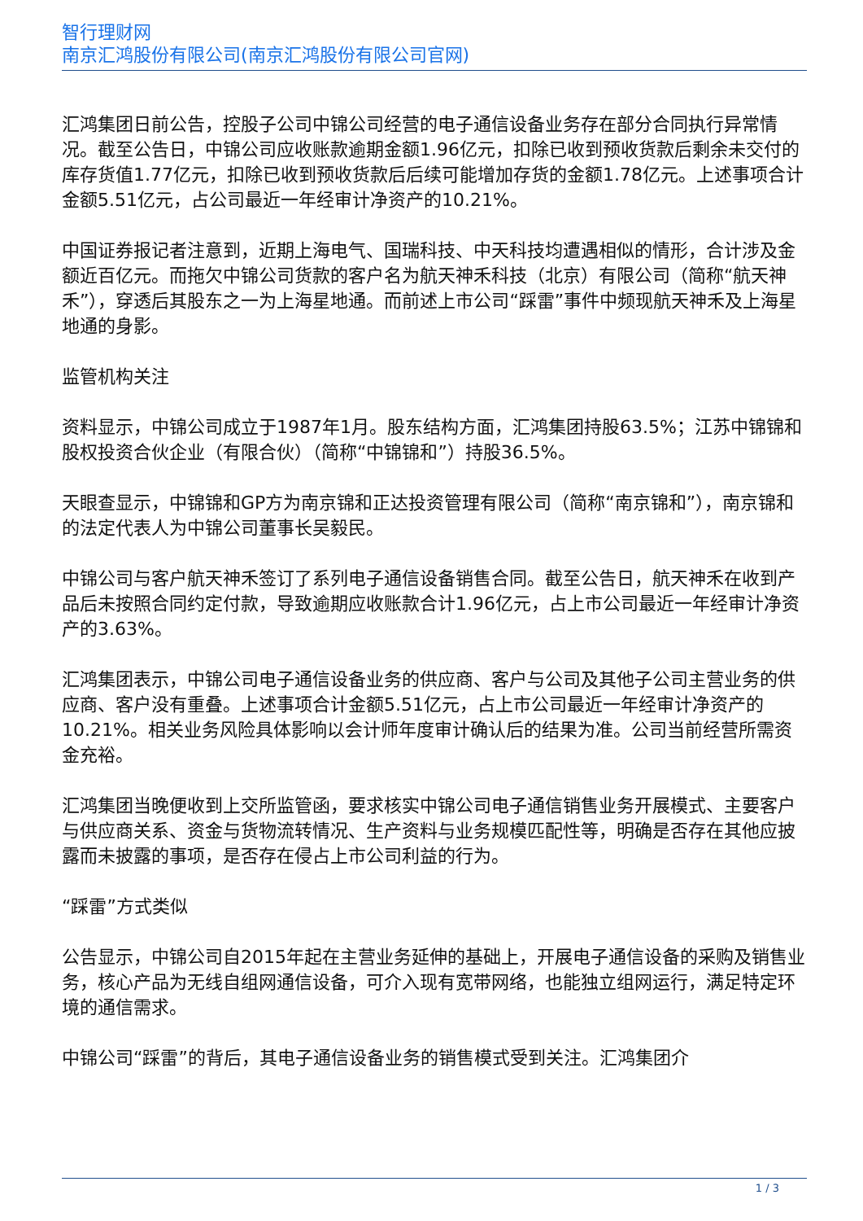智行理财网
南京汇鸿股份有限公司(南京汇鸿股份有限公司官网)
汇鸿集团日前公告，控股子公司中锦公司经营的电子通信设备业务存在部分合同执行异常情况。截至公告日，中锦公司应收账款逾期金额1.96亿元，扣除已收到预收货款后剩余未交付的库存货值1.77亿元，扣除已收到预收货款后后续可能增加存货的金额1.78亿元。上述事项合计金额5.51亿元，占公司最近一年经审计净资产的10.21%。
中国证券报记者注意到，近期上海电气、国瑞科技、中天科技均遭遇相似的情形，合计涉及金额近百亿元。而拖欠中锦公司货款的客户名为航天神禾科技（北京）有限公司（简称“航天神禾”），穿透后其股东之一为上海星地通。而前述上市公司“踩雷”事件中频现航天神禾及上海星地通的身影。
监管机构关注
资料显示，中锦公司成立于1987年1月。股东结构方面，汇鸿集团持股63.5%；江苏中锦锦和股权投资合伙企业（有限合伙）（简称“中锦锦和”）持股36.5%。
天眼查显示，中锦锦和GP方为南京锦和正达投资管理有限公司（简称“南京锦和”），南京锦和的法定代表人为中锦公司董事长吴毅民。
中锦公司与客户航天神禾签订了系列电子通信设备销售合同。截至公告日，航天神禾在收到产品后未按照合同约定付款，导致逾期应收账款合计1.96亿元，占上市公司最近一年经审计净资产的3.63%。
汇鸿集团表示，中锦公司电子通信设备业务的供应商、客户与公司及其他子公司主营业务的供应商、客户没有重叠。上述事项合计金额5.51亿元，占上市公司最近一年经审计净资产的10.21%。相关业务风险具体影响以会计师年度审计确认后的结果为准。公司当前经营所需资金充裕。
汇鸿集团当晚便收到上交所监管函，要求核实中锦公司电子通信销售业务开展模式、主要客户与供应商关系、资金与货物流转情况、生产资料与业务规模匹配性等，明确是否存在其他应披露而未披露的事项，是否存在侵占上市公司利益的行为。
“踩雷”方式类似
公告显示，中锦公司自2015年起在主营业务延伸的基础上，开展电子通信设备的采购及销售业务，核心产品为无线自组网通信设备，可介入现有宽带网络，也能独立组网运行，满足特定环境的通信需求。
中锦公司“踩雷”的背后，其电子通信设备业务的销售模式受到关注。汇鸿集团介
1 / 3